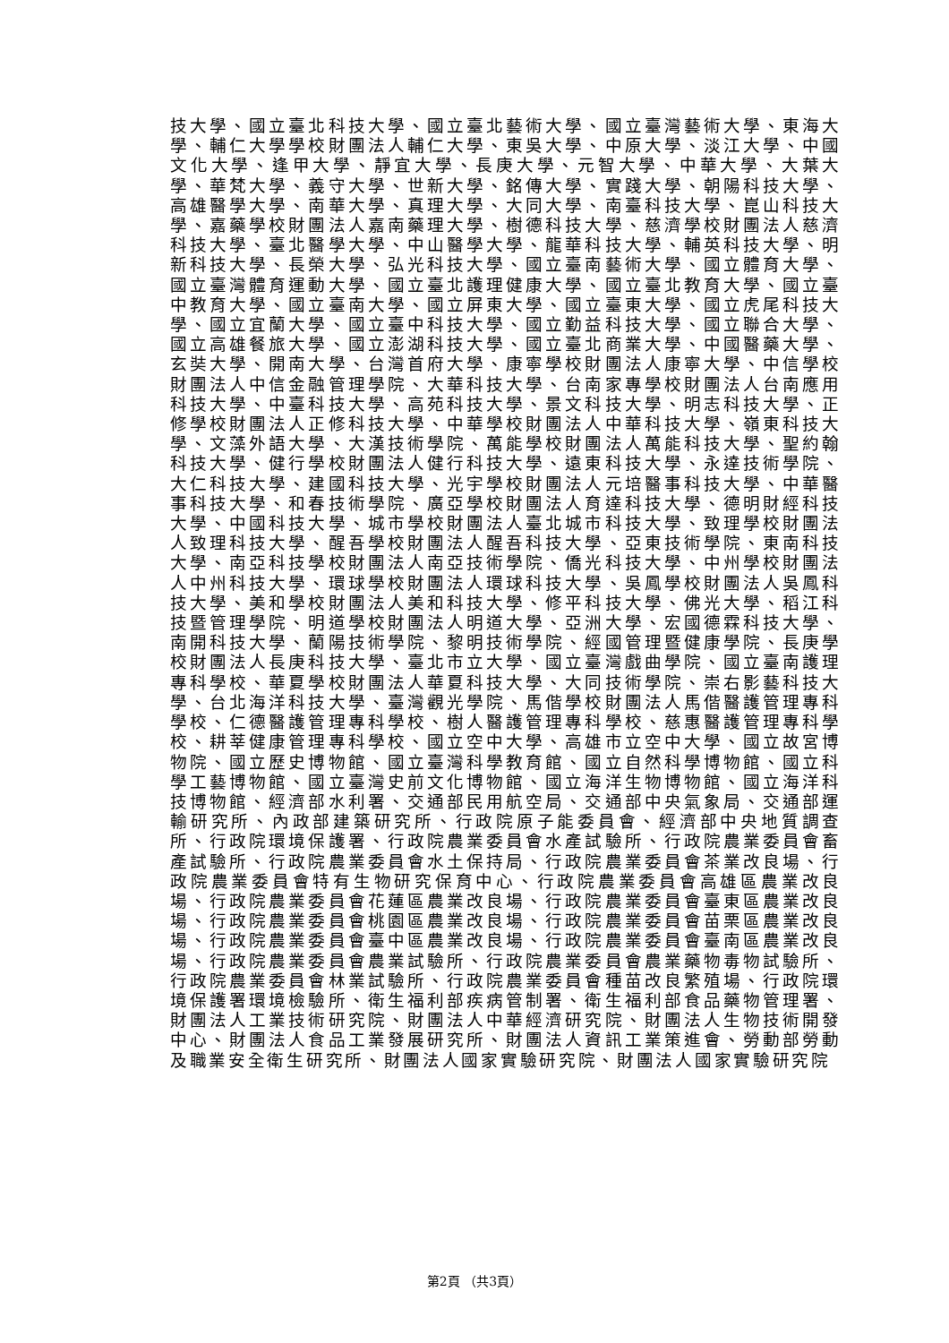技大學、國立臺北科技大學、國立臺北藝術大學、國立臺灣藝術大學、東海大學、輔仁大學學校財團法人輔仁大學、東吳大學、中原大學、淡江大學、中國文化大學、逢甲大學、靜宜大學、長庚大學、元智大學、中華大學、大葉大學、華梵大學、義守大學、世新大學、銘傳大學、實踐大學、朝陽科技大學、高雄醫學大學、南華大學、真理大學、大同大學、南臺科技大學、崑山科技大學、嘉藥學校財團法人嘉南藥理大學、樹德科技大學、慈濟學校財團法人慈濟科技大學、臺北醫學大學、中山醫學大學、龍華科技大學、輔英科技大學、明新科技大學、長榮大學、弘光科技大學、國立臺南藝術大學、國立體育大學、國立臺灣體育運動大學、國立臺北護理健康大學、國立臺北教育大學、國立臺中教育大學、國立臺南大學、國立屏東大學、國立臺東大學、國立虎尾科技大學、國立宜蘭大學、國立臺中科技大學、國立勤益科技大學、國立聯合大學、國立高雄餐旅大學、國立澎湖科技大學、國立臺北商業大學、中國醫藥大學、玄奘大學、開南大學、台灣首府大學、康寧學校財團法人康寧大學、中信學校財團法人中信金融管理學院、大華科技大學、台南家專學校財團法人台南應用科技大學、中臺科技大學、高苑科技大學、景文科技大學、明志科技大學、正修學校財團法人正修科技大學、中華學校財團法人中華科技大學、嶺東科技大學、文藻外語大學、大漢技術學院、萬能學校財團法人萬能科技大學、聖約翰科技大學、健行學校財團法人健行科技大學、遠東科技大學、永達技術學院、大仁科技大學、建國科技大學、光宇學校財團法人元培醫事科技大學、中華醫事科技大學、和春技術學院、廣亞學校財團法人育達科技大學、德明財經科技大學、中國科技大學、城市學校財團法人臺北城市科技大學、致理學校財團法人致理科技大學、醒吾學校財團法人醒吾科技大學、亞東技術學院、東南科技大學、南亞科技學校財團法人南亞技術學院、僑光科技大學、中州學校財團法人中州科技大學、環球學校財團法人環球科技大學、吳鳳學校財團法人吳鳳科技大學、美和學校財團法人美和科技大學、修平科技大學、佛光大學、稻江科技暨管理學院、明道學校財團法人明道大學、亞洲大學、宏國德霖科技大學、南開科技大學、蘭陽技術學院、黎明技術學院、經國管理暨健康學院、長庚學校財團法人長庚科技大學、臺北市立大學、國立臺灣戲曲學院、國立臺南護理專科學校、華夏學校財團法人華夏科技大學、大同技術學院、崇右影藝科技大學、台北海洋科技大學、臺灣觀光學院、馬偕學校財團法人馬偕醫護管理專科學校、仁德醫護管理專科學校、樹人醫護管理專科學校、慈惠醫護管理專科學校、耕莘健康管理專科學校、國立空中大學、高雄市立空中大學、國立故宮博物院、國立歷史博物館、國立臺灣科學教育館、國立自然科學博物館、國立科學工藝博物館、國立臺灣史前文化博物館、國立海洋生物博物館、國立海洋科技博物館、經濟部水利署、交通部民用航空局、交通部中央氣象局、交通部運輸研究所、內政部建築研究所、行政院原子能委員會、經濟部中央地質調查所、行政院環境保護署、行政院農業委員會水產試驗所、行政院農業委員會畜產試驗所、行政院農業委員會水土保持局、行政院農業委員會茶業改良場、行政院農業委員會特有生物研究保育中心、行政院農業委員會高雄區農業改良場、行政院農業委員會花蓮區農業改良場、行政院農業委員會臺東區農業改良場、行政院農業委員會桃園區農業改良場、行政院農業委員會苗栗區農業改良場、行政院農業委員會臺中區農業改良場、行政院農業委員會臺南區農業改良場、行政院農業委員會農業試驗所、行政院農業委員會農業藥物毒物試驗所、行政院農業委員會林業試驗所、行政院農業委員會種苗改良繁殖場、行政院環境保護署環境檢驗所、衛生福利部疾病管制署、衛生福利部食品藥物管理署、財團法人工業技術研究院、財團法人中華經濟研究院、財團法人生物技術開發中心、財團法人食品工業發展研究所、財團法人資訊工業策進會、勞動部勞動及職業安全衛生研究所、財團法人國家實驗研究院、財團法人國家實驗研究院
第2頁 （共3頁）